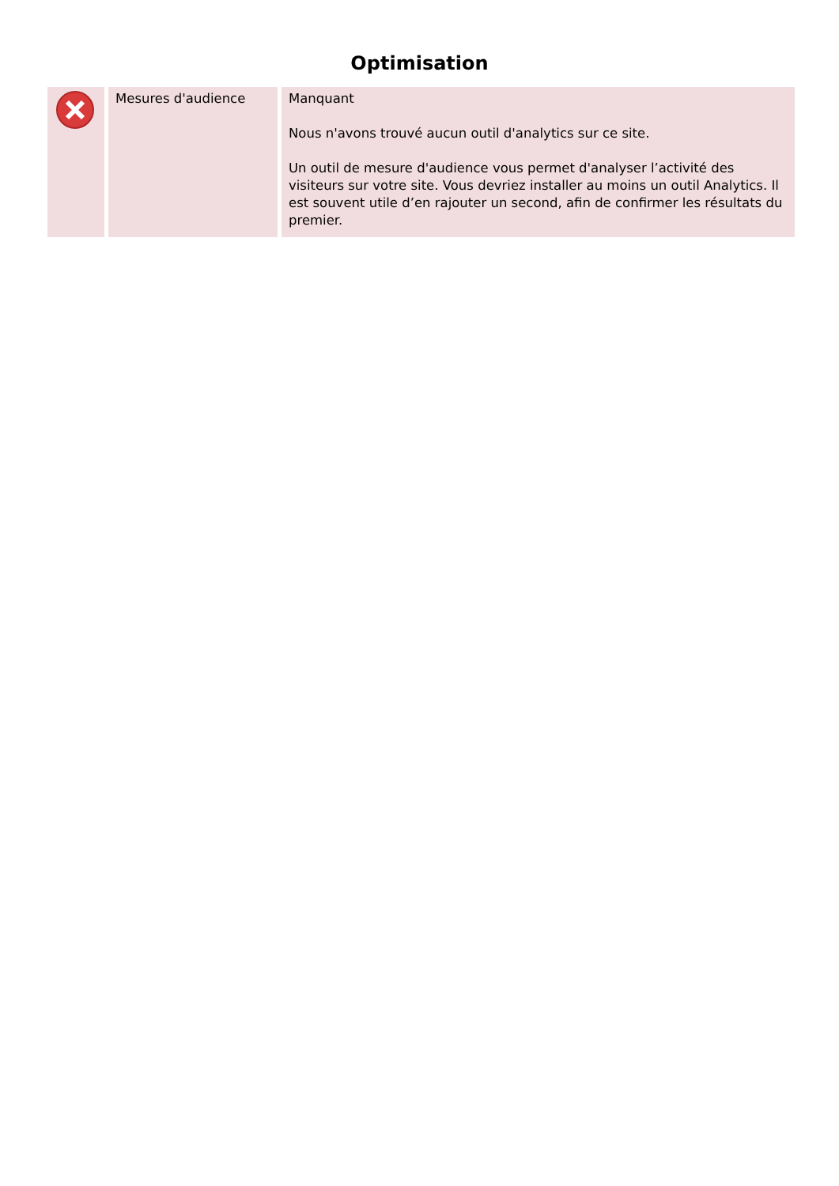Optimisation
| | Mesures d'audience | Manquant Nous n'avons trouvé aucun outil d'analytics sur ce site. Un outil de mesure d'audience vous permet d'analyser l’activité des visiteurs sur votre site. Vous devriez installer au moins un outil Analytics. Il est souvent utile d’en rajouter un second, afin de confirmer les résultats du premier. |